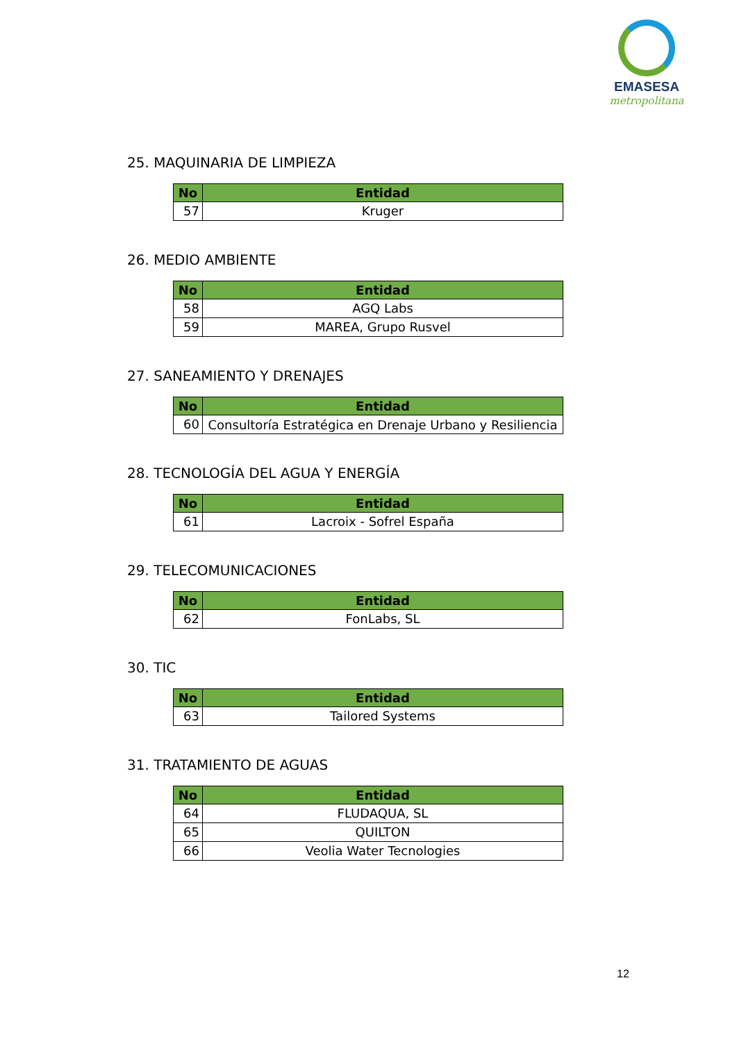EMASESA
metropolitana
25. MAQUINARIA DE LIMPIEZA
| No | Entidad |
| --- | --- |
| 57 | Kruger |
26. MEDIO AMBIENTE
| No | Entidad |
| --- | --- |
| 58 | AGQ Labs |
| 59 | MAREA, Grupo Rusvel |
27. SANEAMIENTO Y DRENAJES
| No | Entidad |
| --- | --- |
| 60 | Consultoría Estratégica en Drenaje Urbano y Resiliencia |
28. TECNOLOGÍA DEL AGUA Y ENERGÍA
| No | Entidad |
| --- | --- |
| 61 | Lacroix - Sofrel España |
29. TELECOMUNICACIONES
| No | Entidad |
| --- | --- |
| 62 | FonLabs, SL |
30. TIC
| No | Entidad |
| --- | --- |
| 63 | Tailored Systems |
31. TRATAMIENTO DE AGUAS
| No | Entidad |
| --- | --- |
| 64 | FLUDAQUA, SL |
| 65 | QUILTON |
| 66 | Veolia Water Tecnologies |
12